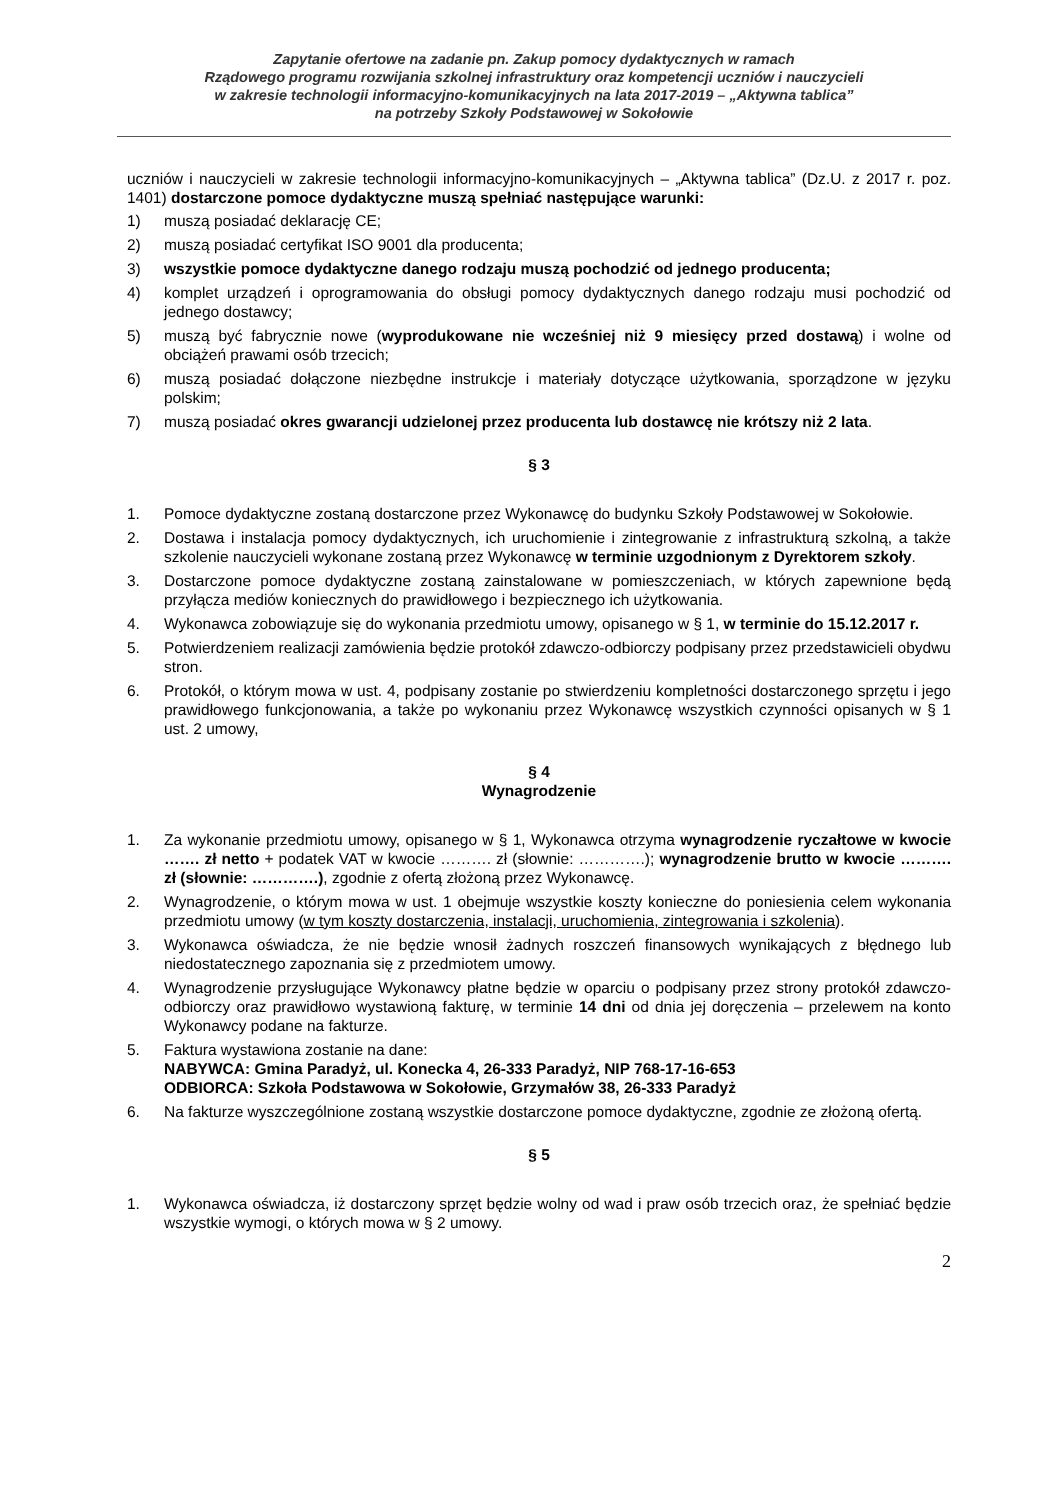Zapytanie ofertowe na zadanie pn. Zakup pomocy dydaktycznych w ramach
Rządowego programu rozwijania szkolnej infrastruktury oraz kompetencji uczniów i nauczycieli
w zakresie technologii informacyjno-komunikacyjnych na lata 2017-2019 – „Aktywna tablica”
na potrzeby Szkoły Podstawowej w Sokołowie
uczniów i nauczycieli w zakresie technologii informacyjno-komunikacyjnych – „Aktywna tablica” (Dz.U. z 2017 r. poz. 1401) dostarczone pomoce dydaktyczne muszą spełniać następujące warunki:
1) muszą posiadać deklarację CE;
2) muszą posiadać certyfikat ISO 9001 dla producenta;
3) wszystkie pomoce dydaktyczne danego rodzaju muszą pochodzić od jednego producenta;
4) komplet urządzeń i oprogramowania do obsługi pomocy dydaktycznych danego rodzaju musi pochodzić od jednego dostawcy;
5) muszą być fabrycznie nowe (wyprodukowane nie wcześniej niż 9 miesięcy przed dostawą) i wolne od obciążeń prawami osób trzecich;
6) muszą posiadać dołączone niezbędne instrukcje i materiały dotyczące użytkowania, sporządzone w języku polskim;
7) muszą posiadać okres gwarancji udzielonej przez producenta lub dostawcę nie krótszy niż 2 lata.
§ 3
1. Pomoce dydaktyczne zostaną dostarczone przez Wykonawcę do budynku Szkoły Podstawowej w Sokołowie.
2. Dostawa i instalacja pomocy dydaktycznych, ich uruchomienie i zintegrowanie z infrastrukturą szkolną, a także szkolenie nauczycieli wykonane zostaną przez Wykonawcę w terminie uzgodnionym z Dyrektorem szkoły.
3. Dostarczone pomoce dydaktyczne zostaną zainstalowane w pomieszczeniach, w których zapewnione będą przyłącza mediów koniecznych do prawidłowego i bezpiecznego ich użytkowania.
4. Wykonawca zobowiązuje się do wykonania przedmiotu umowy, opisanego w § 1, w terminie do 15.12.2017 r.
5. Potwierdzeniem realizacji zamówienia będzie protokół zdawczo-odbiorczy podpisany przez przedstawicieli obydwu stron.
6. Protokół, o którym mowa w ust. 4, podpisany zostanie po stwierdzeniu kompletności dostarczonego sprzętu i jego prawidłowego funkcjonowania, a także po wykonaniu przez Wykonawcę wszystkich czynności opisanych w § 1 ust. 2 umowy,
§ 4
Wynagrodzenie
1. Za wykonanie przedmiotu umowy, opisanego w § 1, Wykonawca otrzyma wynagrodzenie ryczałtowe w kwocie ……. zł netto + podatek VAT w kwocie ………. zł (słownie: ………….); wynagrodzenie brutto w kwocie ………. zł (słownie: ………….), zgodnie z ofertą złożoną przez Wykonawcę.
2. Wynagrodzenie, o którym mowa w ust. 1 obejmuje wszystkie koszty konieczne do poniesienia celem wykonania przedmiotu umowy (w tym koszty dostarczenia, instalacji, uruchomienia, zintegrowania i szkolenia).
3. Wykonawca oświadcza, że nie będzie wnosił żadnych roszczeń finansowych wynikających z błędnego lub niedostatecznego zapoznania się z przedmiotem umowy.
4. Wynagrodzenie przysługujące Wykonawcy płatne będzie w oparciu o podpisany przez strony protokół zdawczo-odbiorczy oraz prawidłowo wystawioną fakturę, w terminie 14 dni od dnia jej doręczenia – przelewem na konto Wykonawcy podane na fakturze.
5. Faktura wystawiona zostanie na dane:
NABYWCA: Gmina Paradyż, ul. Konecka 4, 26-333 Paradyż, NIP 768-17-16-653
ODBIORCA: Szkoła Podstawowa w Sokołowie, Grzymałów 38, 26-333 Paradyż
6. Na fakturze wyszczególnione zostaną wszystkie dostarczone pomoce dydaktyczne, zgodnie ze złożoną ofertą.
§ 5
1. Wykonawca oświadcza, iż dostarczony sprzęt będzie wolny od wad i praw osób trzecich oraz, że spełniać będzie wszystkie wymogi, o których mowa w § 2 umowy.
2